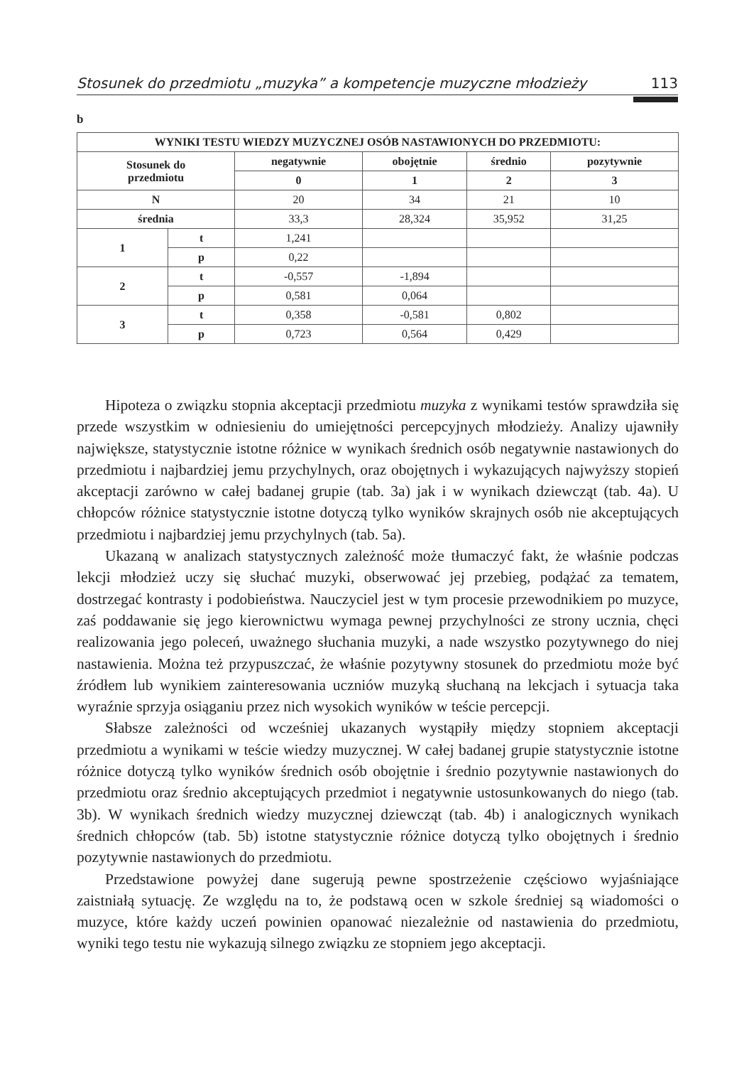Stosunek do przedmiotu „muzyka” a kompetencje muzyczne młodzieży 113
b
| WYNIKI TESTU WIEDZY MUZYCZNEJ OSÓB NASTAWIONYCH DO PRZEDMIOTU: | | | | | |
| --- | --- | --- | --- | --- | --- |
| Stosunek do przedmiotu | | negatywnie | obojętnie | średnio | pozytywnie |
| | | 0 | 1 | 2 | 3 |
| N | | 20 | 34 | 21 | 10 |
| średnia | | 33,3 | 28,324 | 35,952 | 31,25 |
| 1 | t | 1,241 | | | |
| | p | 0,22 | | | |
| 2 | t | -0,557 | -1,894 | | |
| | p | 0,581 | 0,064 | | |
| 3 | t | 0,358 | -0,581 | 0,802 | |
| | p | 0,723 | 0,564 | 0,429 | |
Hipoteza o związku stopnia akceptacji przedmiotu muzyka z wynikami testów sprawdziła się przede wszystkim w odniesieniu do umiejętności percepcyjnych młodzieży. Analizy ujawniły największe, statystycznie istotne różnice w wynikach średnich osób negatywnie nastawionych do przedmiotu i najbardziej jemu przychylnych, oraz obojętnych i wykazujących najwyższy stopień akceptacji zarówno w całej badanej grupie (tab. 3a) jak i w wynikach dziewcząt (tab. 4a). U chłopców różnice statystycznie istotne dotyczą tylko wyników skrajnych osób nie akceptujących przedmiotu i najbardziej jemu przychylnych (tab. 5a).
Ukazaną w analizach statystycznych zależność może tłumaczyć fakt, że właśnie podczas lekcji młodzież uczy się słuchać muzyki, obserwować jej przebieg, podążać za tematem, dostrzegać kontrasty i podobieństwa. Nauczyciel jest w tym procesie przewodnikiem po muzyce, zaś poddawanie się jego kierownictwu wymaga pewnej przychylności ze strony ucznia, chęci realizowania jego poleceń, uważnego słuchania muzyki, a nade wszystko pozytywnego do niej nastawienia. Można też przypuszczać, że właśnie pozytywny stosunek do przedmiotu może być źródłem lub wynikiem zainteresowania uczniów muzyką słuchaną na lekcjach i sytuacja taka wyraźnie sprzyja osiąganiu przez nich wysokich wyników w teście percepcji.
Słabsze zależności od wcześniej ukazanych wystąpiły między stopniem akceptacji przedmiotu a wynikami w teście wiedzy muzycznej. W całej badanej grupie statystycznie istotne różnice dotyczą tylko wyników średnich osób obojętnie i średnio pozytywnie nastawionych do przedmiotu oraz średnio akceptujących przedmiot i negatywnie ustosunkowanych do niego (tab. 3b). W wynikach średnich wiedzy muzycznej dziewcząt (tab. 4b) i analogicznych wynikach średnich chłopców (tab. 5b) istotne statystycznie różnice dotyczą tylko obojętnych i średnio pozytywnie nastawionych do przedmiotu.
Przedstawione powyżej dane sugerują pewne spostrzeżenie częściowo wyjaśniające zaistniałą sytuację. Ze względu na to, że podstawą ocen w szkole średniej są wiadomości o muzyce, które każdy uczeń powinien opanować niezależnie od nastawienia do przedmiotu, wyniki tego testu nie wykazują silnego związku ze stopniem jego akceptacji.